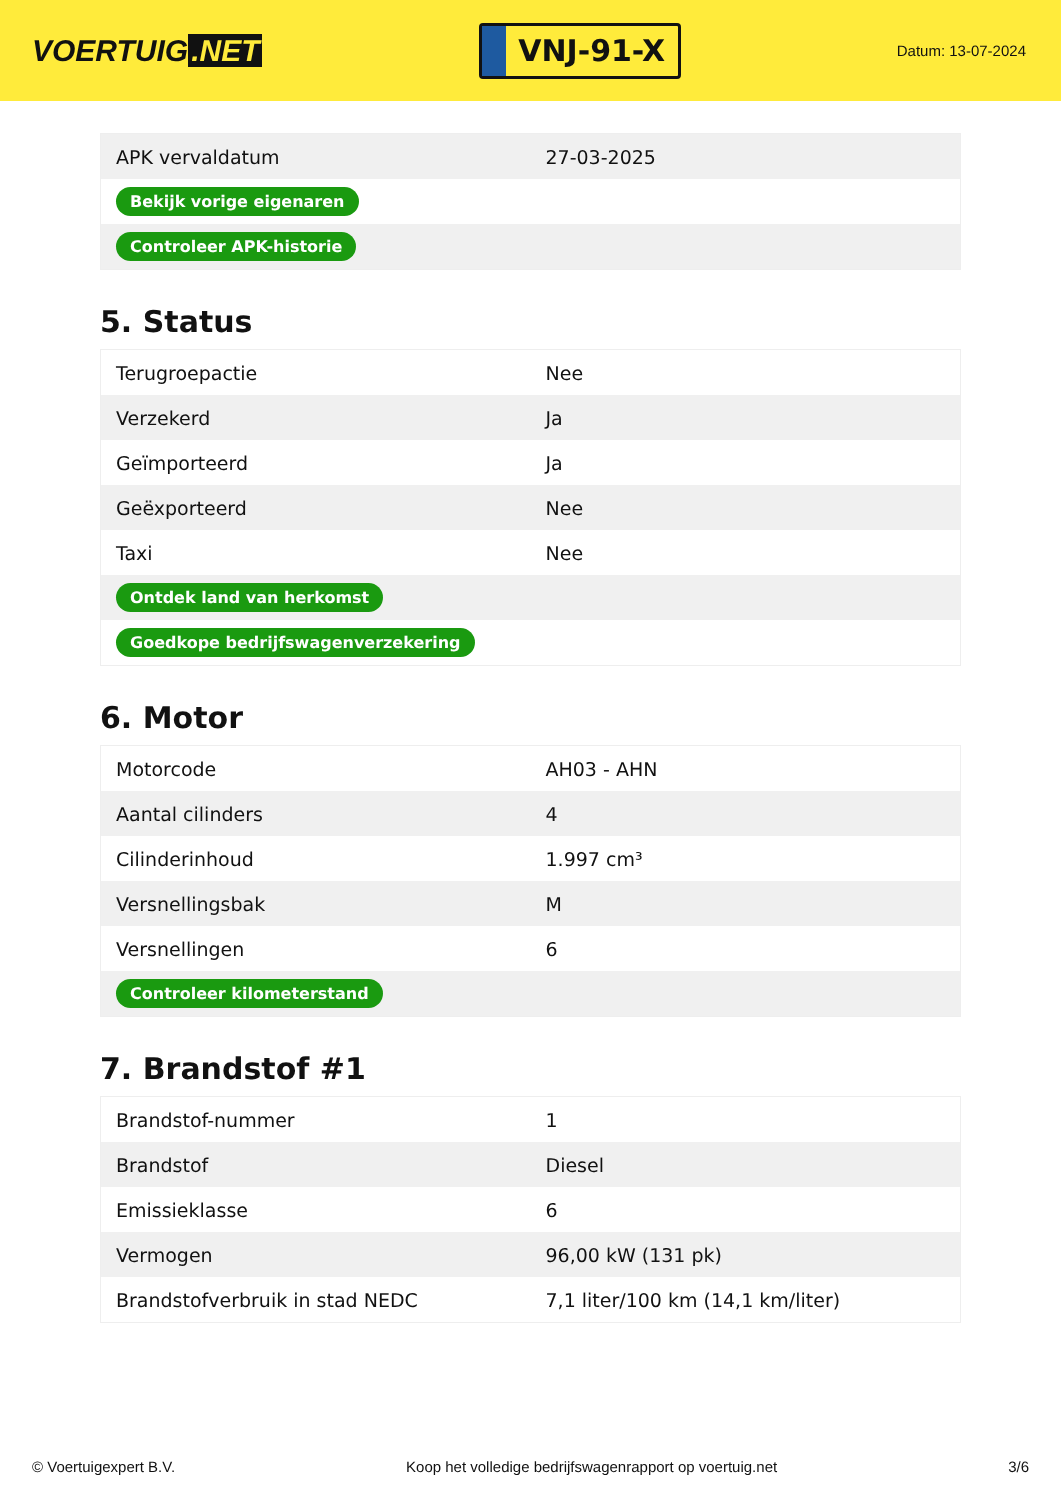VOERTUIG.NET
VNJ-91-X
Datum: 13-07-2024
| APK vervaldatum | 27-03-2025 |
| Bekijk vorige eigenaren | |
| Controleer APK-historie | |
5. Status
| Terugroepactie | Nee |
| Verzekerd | Ja |
| Geïmporteerd | Ja |
| Geëxporteerd | Nee |
| Taxi | Nee |
| Ontdek land van herkomst | |
| Goedkope bedrijfswagenverzekering | |
6. Motor
| Motorcode | AH03 - AHN |
| Aantal cilinders | 4 |
| Cilinderinhoud | 1.997 cm³ |
| Versnellingsbak | M |
| Versnellingen | 6 |
| Controleer kilometerstand | |
7. Brandstof #1
| Brandstof-nummer | 1 |
| Brandstof | Diesel |
| Emissieklasse | 6 |
| Vermogen | 96,00 kW (131 pk) |
| Brandstofverbruik in stad NEDC | 7,1 liter/100 km (14,1 km/liter) |
© Voertuigexpert B.V. Koop het volledige bedrijfswagenrapport op voertuig.net 3/6